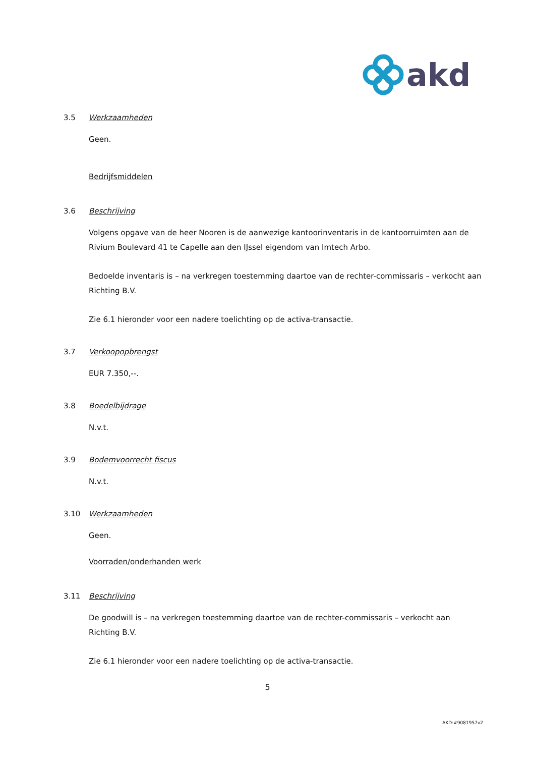akd
3.5 Werkzaamheden
Geen.
Bedrijfsmiddelen
3.6 Beschrijving
Volgens opgave van de heer Nooren is de aanwezige kantoorinventaris in de kantoorruimten aan de Rivium Boulevard 41 te Capelle aan den IJssel eigendom van Imtech Arbo.
Bedoelde inventaris is – na verkregen toestemming daartoe van de rechter-commissaris – verkocht aan Richting B.V.
Zie 6.1 hieronder voor een nadere toelichting op de activa-transactie.
3.7 Verkoopopbrengst
EUR 7.350,--.
3.8 Boedelbijdrage
N.v.t.
3.9 Bodemvoorrecht fiscus
N.v.t.
3.10 Werkzaamheden
Geen.
Voorraden/onderhanden werk
3.11 Beschrijving
De goodwill is – na verkregen toestemming daartoe van de rechter-commissaris – verkocht aan Richting B.V.
Zie 6.1 hieronder voor een nadere toelichting op de activa-transactie.
5
AKD:#9081957v2